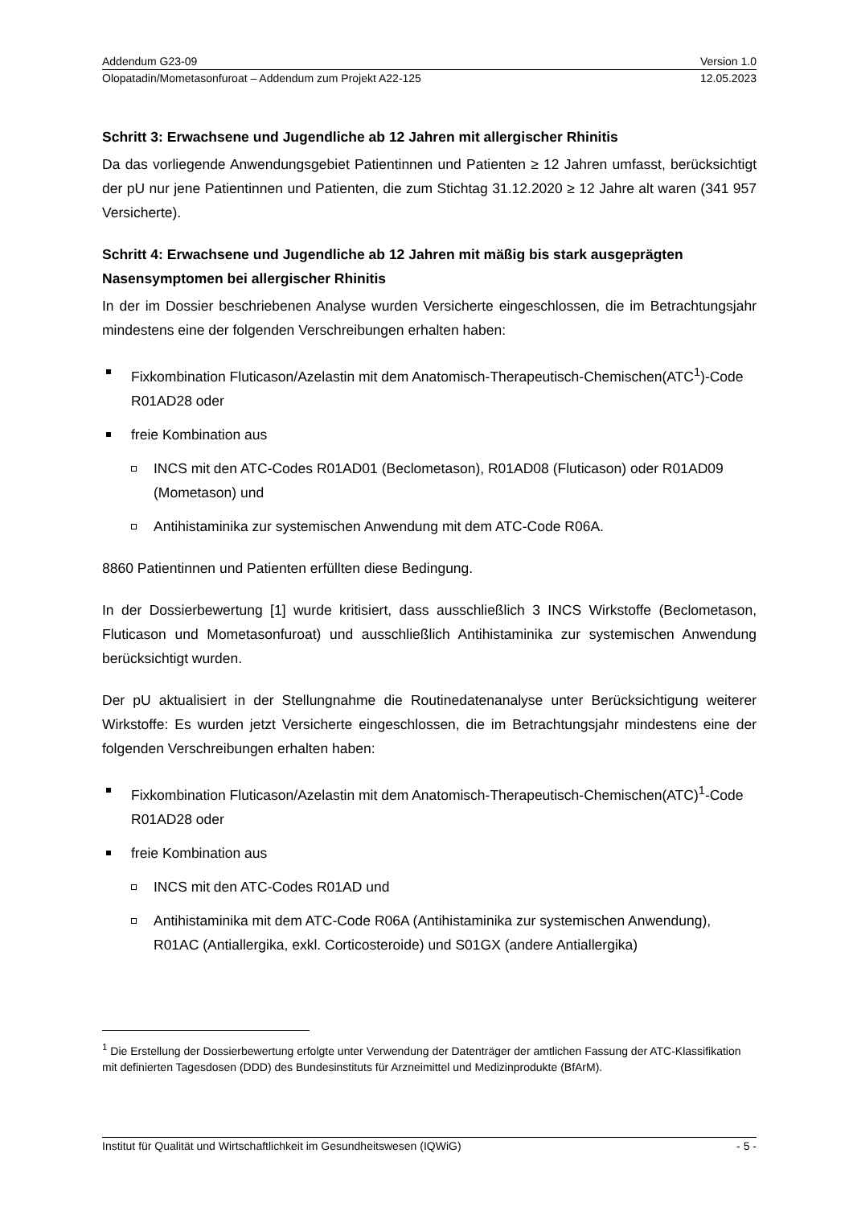Addendum G23-09 Version 1.0
Olopatadin/Mometasonfuroat – Addendum zum Projekt A22-125 12.05.2023
Schritt 3: Erwachsene und Jugendliche ab 12 Jahren mit allergischer Rhinitis
Da das vorliegende Anwendungsgebiet Patientinnen und Patienten ≥ 12 Jahren umfasst, berücksichtigt der pU nur jene Patientinnen und Patienten, die zum Stichtag 31.12.2020 ≥ 12 Jahre alt waren (341 957 Versicherte).
Schritt 4: Erwachsene und Jugendliche ab 12 Jahren mit mäßig bis stark ausgeprägten Nasensymptomen bei allergischer Rhinitis
In der im Dossier beschriebenen Analyse wurden Versicherte eingeschlossen, die im Betrachtungsjahr mindestens eine der folgenden Verschreibungen erhalten haben:
Fixkombination Fluticason/Azelastin mit dem Anatomisch-Therapeutisch-Chemischen(ATC<sup>1</sup>)-Code R01AD28 oder
freie Kombination aus
INCS mit den ATC-Codes R01AD01 (Beclometason), R01AD08 (Fluticason) oder R01AD09 (Mometason) und
Antihistaminika zur systemischen Anwendung mit dem ATC-Code R06A.
8860 Patientinnen und Patienten erfüllten diese Bedingung.
In der Dossierbewertung [1] wurde kritisiert, dass ausschließlich 3 INCS Wirkstoffe (Beclometason, Fluticason und Mometasonfuroat) und ausschließlich Antihistaminika zur systemischen Anwendung berücksichtigt wurden.
Der pU aktualisiert in der Stellungnahme die Routinedatenanalyse unter Berücksichtigung weiterer Wirkstoffe: Es wurden jetzt Versicherte eingeschlossen, die im Betrachtungsjahr mindestens eine der folgenden Verschreibungen erhalten haben:
Fixkombination Fluticason/Azelastin mit dem Anatomisch-Therapeutisch-Chemischen(ATC)<sup>1</sup>-Code R01AD28 oder
freie Kombination aus
INCS mit den ATC-Codes R01AD und
Antihistaminika mit dem ATC-Code R06A (Antihistaminika zur systemischen Anwendung), R01AC (Antiallergika, exkl. Corticosteroide) und S01GX (andere Antiallergika)
<sup>1</sup> Die Erstellung der Dossierbewertung erfolgte unter Verwendung der Datenträger der amtlichen Fassung der ATC-Klassifikation mit definierten Tagesdosen (DDD) des Bundesinstituts für Arzneimittel und Medizinprodukte (BfArM).
Institut für Qualität und Wirtschaftlichkeit im Gesundheitswesen (IQWiG) - 5 -